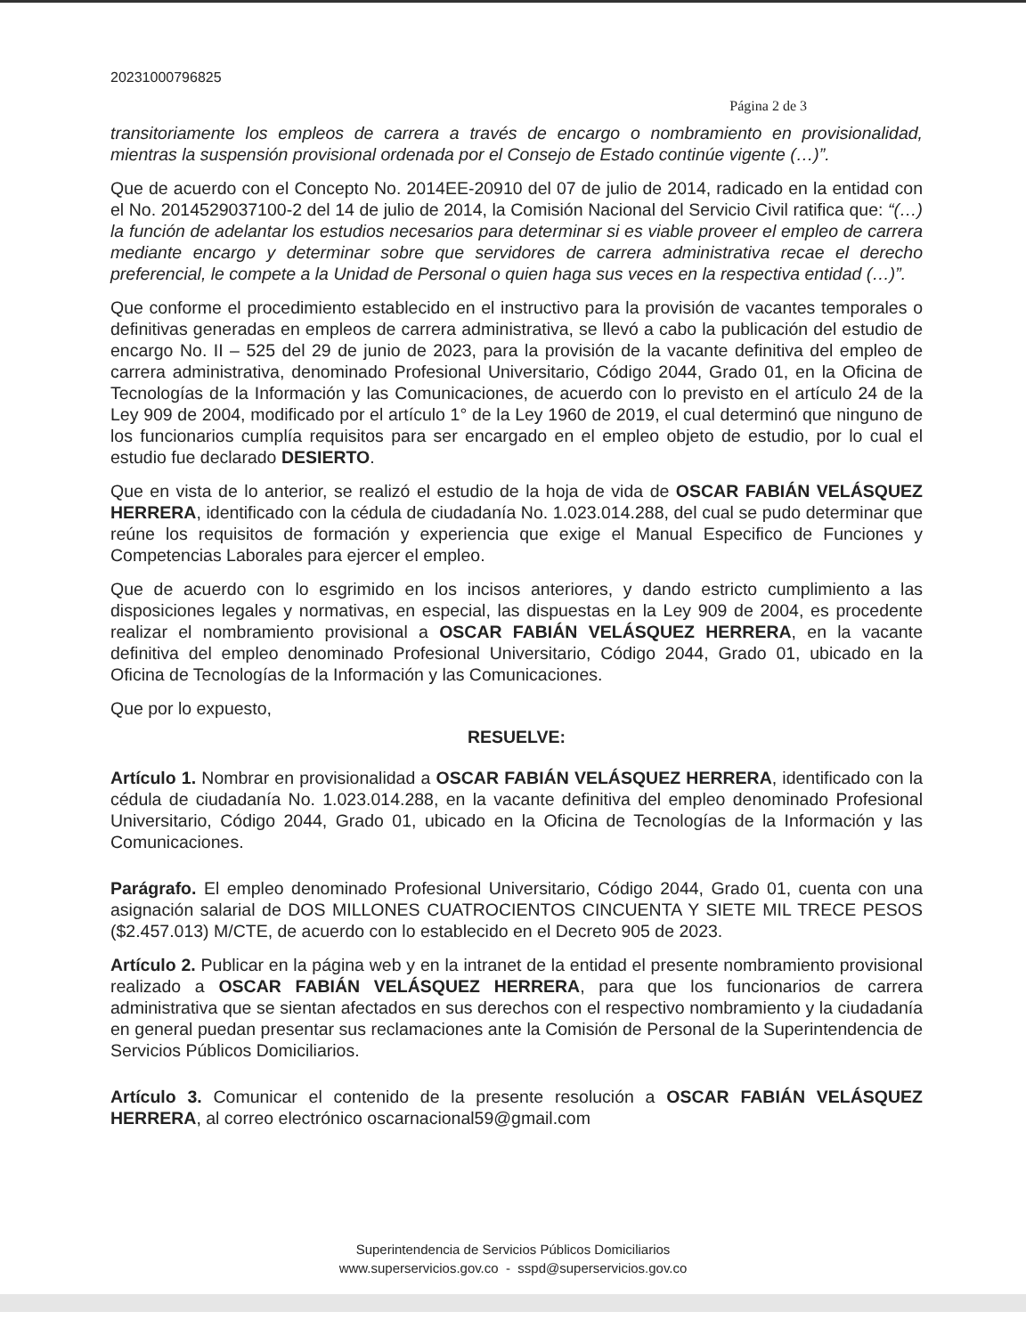20231000796825
Página 2 de 3
transitoriamente los empleos de carrera a través de encargo o nombramiento en provisionalidad, mientras la suspensión provisional ordenada por el Consejo de Estado continúe vigente (…)”.
Que de acuerdo con el Concepto No. 2014EE-20910 del 07 de julio de 2014, radicado en la entidad con el No. 2014529037100-2 del 14 de julio de 2014, la Comisión Nacional del Servicio Civil ratifica que: “(…) la función de adelantar los estudios necesarios para determinar si es viable proveer el empleo de carrera mediante encargo y determinar sobre que servidores de carrera administrativa recae el derecho preferencial, le compete a la Unidad de Personal o quien haga sus veces en la respectiva entidad (…)”.
Que conforme el procedimiento establecido en el instructivo para la provisión de vacantes temporales o definitivas generadas en empleos de carrera administrativa, se llevó a cabo la publicación del estudio de encargo No. II – 525 del 29 de junio de 2023, para la provisión de la vacante definitiva del empleo de carrera administrativa, denominado Profesional Universitario, Código 2044, Grado 01, en la Oficina de Tecnologías de la Información y las Comunicaciones, de acuerdo con lo previsto en el artículo 24 de la Ley 909 de 2004, modificado por el artículo 1° de la Ley 1960 de 2019, el cual determinó que ninguno de los funcionarios cumplía requisitos para ser encargado en el empleo objeto de estudio, por lo cual el estudio fue declarado DESIERTO.
Que en vista de lo anterior, se realizó el estudio de la hoja de vida de OSCAR FABIÁN VELÁSQUEZ HERRERA, identificado con la cédula de ciudadanía No. 1.023.014.288, del cual se pudo determinar que reúne los requisitos de formación y experiencia que exige el Manual Especifico de Funciones y Competencias Laborales para ejercer el empleo.
Que de acuerdo con lo esgrimido en los incisos anteriores, y dando estricto cumplimiento a las disposiciones legales y normativas, en especial, las dispuestas en la Ley 909 de 2004, es procedente realizar el nombramiento provisional a OSCAR FABIÁN VELÁSQUEZ HERRERA, en la vacante definitiva del empleo denominado Profesional Universitario, Código 2044, Grado 01, ubicado en la Oficina de Tecnologías de la Información y las Comunicaciones.
Que por lo expuesto,
RESUELVE:
Artículo 1. Nombrar en provisionalidad a OSCAR FABIÁN VELÁSQUEZ HERRERA, identificado con la cédula de ciudadanía No. 1.023.014.288, en la vacante definitiva del empleo denominado Profesional Universitario, Código 2044, Grado 01, ubicado en la Oficina de Tecnologías de la Información y las Comunicaciones.
Parágrafo. El empleo denominado Profesional Universitario, Código 2044, Grado 01, cuenta con una asignación salarial de DOS MILLONES CUATROCIENTOS CINCUENTA Y SIETE MIL TRECE PESOS ($2.457.013) M/CTE, de acuerdo con lo establecido en el Decreto 905 de 2023.
Artículo 2. Publicar en la página web y en la intranet de la entidad el presente nombramiento provisional realizado a OSCAR FABIÁN VELÁSQUEZ HERRERA, para que los funcionarios de carrera administrativa que se sientan afectados en sus derechos con el respectivo nombramiento y la ciudadanía en general puedan presentar sus reclamaciones ante la Comisión de Personal de la Superintendencia de Servicios Públicos Domiciliarios.
Artículo 3. Comunicar el contenido de la presente resolución a OSCAR FABIÁN VELÁSQUEZ HERRERA, al correo electrónico oscarnacional59@gmail.com
Superintendencia de Servicios Públicos Domiciliarios
www.superservicios.gov.co - sspd@superservicios.gov.co